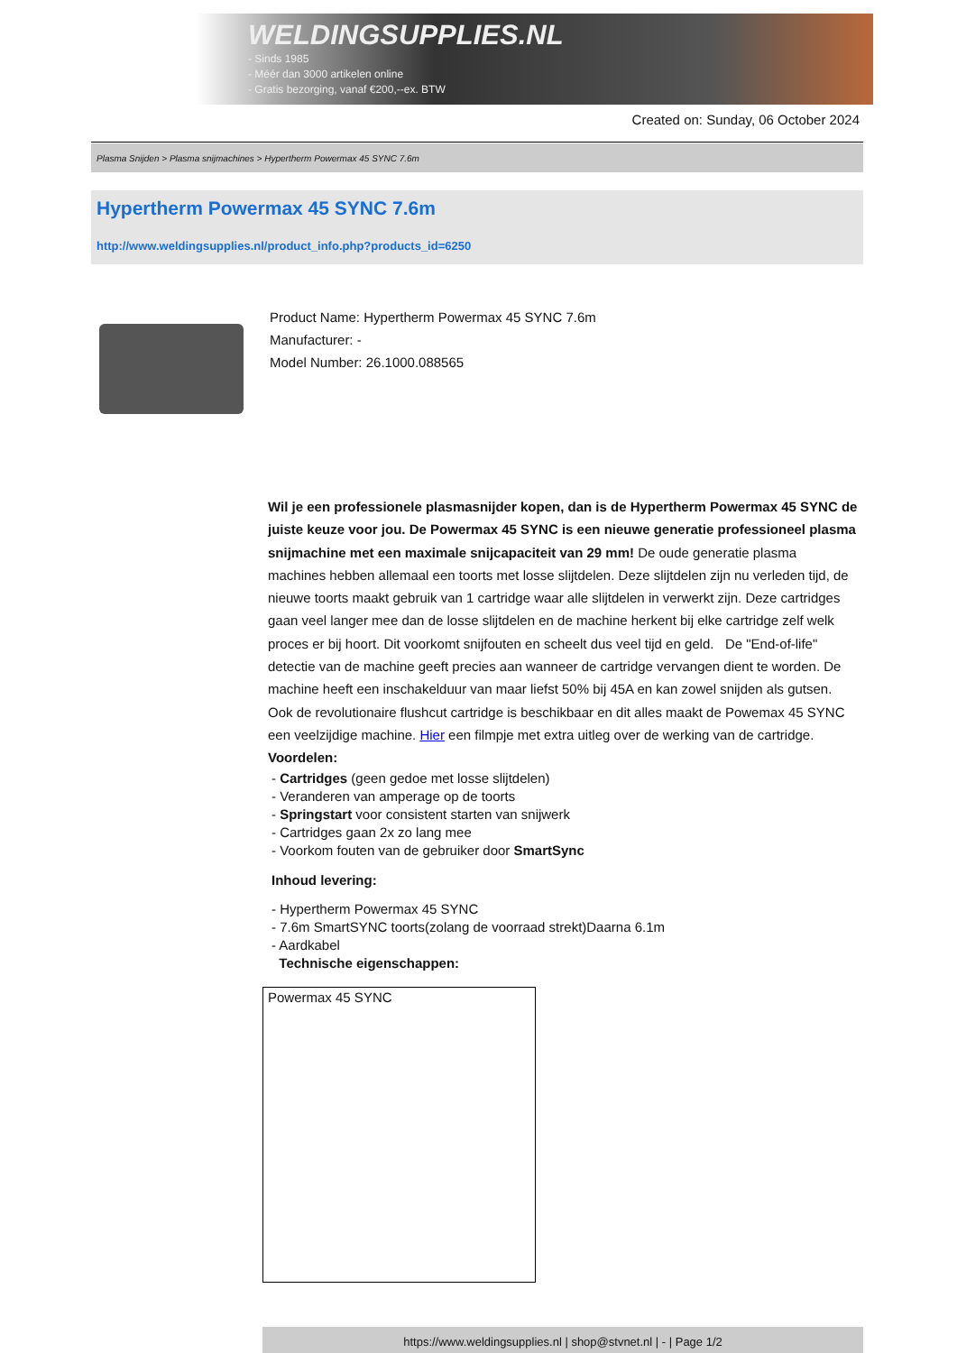WELDINGSUPPLIES.NL
- Sinds 1985
- Méér dan 3000 artikelen online
- Gratis bezorging, vanaf €200,--ex. BTW
Created on: Sunday, 06 October 2024
Plasma Snijden > Plasma snijmachines > Hypertherm Powermax 45 SYNC 7.6m
Hypertherm Powermax 45 SYNC 7.6m
http://www.weldingsupplies.nl/product_info.php?products_id=6250
Product Name: Hypertherm Powermax 45 SYNC 7.6m
Manufacturer: -
Model Number: 26.1000.088565
Wil je een professionele plasmasnijder kopen, dan is de Hypertherm Powermax 45 SYNC de juiste keuze voor jou. De Powermax 45 SYNC is een nieuwe generatie professioneel plasma snijmachine met een maximale snijcapaciteit van 29 mm! De oude generatie plasma machines hebben allemaal een toorts met losse slijtdelen. Deze slijtdelen zijn nu verleden tijd, de nieuwe toorts maakt gebruik van 1 cartridge waar alle slijtdelen in verwerkt zijn. Deze cartridges gaan veel langer mee dan de losse slijtdelen en de machine herkent bij elke cartridge zelf welk proces er bij hoort. Dit voorkomt snijfouten en scheelt dus veel tijd en geld. De "End-of-life" detectie van de machine geeft precies aan wanneer de cartridge vervangen dient te worden. De machine heeft een inschakelduur van maar liefst 50% bij 45A en kan zowel snijden als gutsen. Ook de revolutionaire flushcut cartridge is beschikbaar en dit alles maakt de Powemax 45 SYNC een veelzijdige machine. Hier een filmpje met extra uitleg over de werking van de cartridge. Voordelen:
- Cartridges (geen gedoe met losse slijtdelen)
- Veranderen van amperage op de toorts
- Springstart voor consistent starten van snijwerk
- Cartridges gaan 2x zo lang mee
- Voorkom fouten van de gebruiker door SmartSync
Inhoud levering:
- Hypertherm Powermax 45 SYNC
- 7.6m SmartSYNC toorts(zolang de voorraad strekt)Daarna 6.1m
- Aardkabel
Technische eigenschappen:
| Powermax 45 SYNC |
https://www.weldingsupplies.nl | shop@stvnet.nl | - | Page 1/2